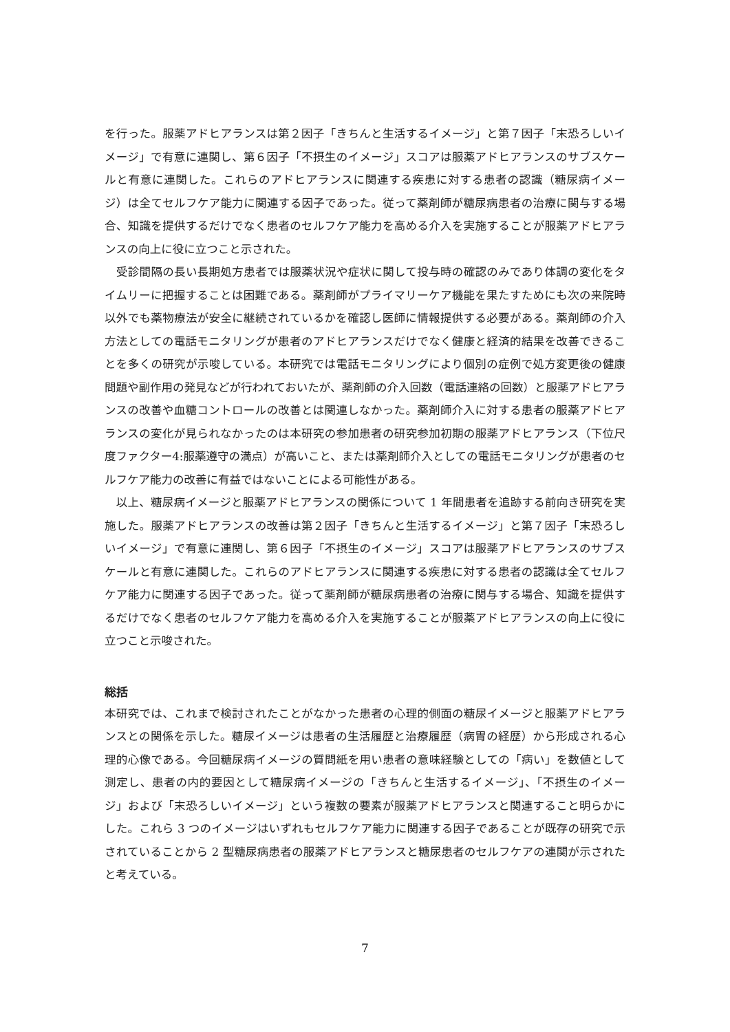を行った。服薬アドヒアランスは第２因子「きちんと生活するイメージ」と第７因子「末恐ろしいイメージ」で有意に連関し、第６因子「不摂生のイメージ」スコアは服薬アドヒアランスのサブスケールと有意に連関した。これらのアドヒアランスに関連する疾患に対する患者の認識（糖尿病イメージ）は全てセルフケア能力に関連する因子であった。従って薬剤師が糖尿病患者の治療に関与する場合、知識を提供するだけでなく患者のセルフケア能力を高める介入を実施することが服薬アドヒアランスの向上に役に立つこと示された。
　受診間隔の長い長期処方患者では服薬状況や症状に関して投与時の確認のみであり体調の変化をタイムリーに把握することは困難である。薬剤師がプライマリーケア機能を果たすためにも次の来院時以外でも薬物療法が安全に継続されているかを確認し医師に情報提供する必要がある。薬剤師の介入方法としての電話モニタリングが患者のアドヒアランスだけでなく健康と経済的結果を改善できることを多くの研究が示唆している。本研究では電話モニタリングにより個別の症例で処方変更後の健康問題や副作用の発見などが行われておいたが、薬剤師の介入回数（電話連絡の回数）と服薬アドヒアランスの改善や血糖コントロールの改善とは関連しなかった。薬剤師介入に対する患者の服薬アドヒアランスの変化が見られなかったのは本研究の参加患者の研究参加初期の服薬アドヒアランス（下位尺度ファクター4:服薬遵守の満点）が高いこと、または薬剤師介入としての電話モニタリングが患者のセルフケア能力の改善に有益ではないことによる可能性がある。
　以上、糖尿病イメージと服薬アドヒアランスの関係について 1 年間患者を追跡する前向き研究を実施した。服薬アドヒアランスの改善は第２因子「きちんと生活するイメージ」と第７因子「末恐ろしいイメージ」で有意に連関し、第６因子「不摂生のイメージ」スコアは服薬アドヒアランスのサブスケールと有意に連関した。これらのアドヒアランスに関連する疾患に対する患者の認識は全てセルフケア能力に関連する因子であった。従って薬剤師が糖尿病患者の治療に関与する場合、知識を提供するだけでなく患者のセルフケア能力を高める介入を実施することが服薬アドヒアランスの向上に役に立つこと示唆された。
総括
本研究では、これまで検討されたことがなかった患者の心理的側面の糖尿イメージと服薬アドヒアランスとの関係を示した。糖尿イメージは患者の生活履歴と治療履歴（病胃の経歴）から形成される心理的心像である。今回糖尿病イメージの質問紙を用い患者の意味経験としての「病い」を数値として測定し、患者の内的要因として糖尿病イメージの「きちんと生活するイメージ」、「不摂生のイメージ」および「末恐ろしいイメージ」という複数の要素が服薬アドヒアランスと関連すること明らかにした。これら 3 つのイメージはいずれもセルフケア能力に関連する因子であることが既存の研究で示されていることから 2 型糖尿病患者の服薬アドヒアランスと糖尿患者のセルフケアの連関が示されたと考えている。
7